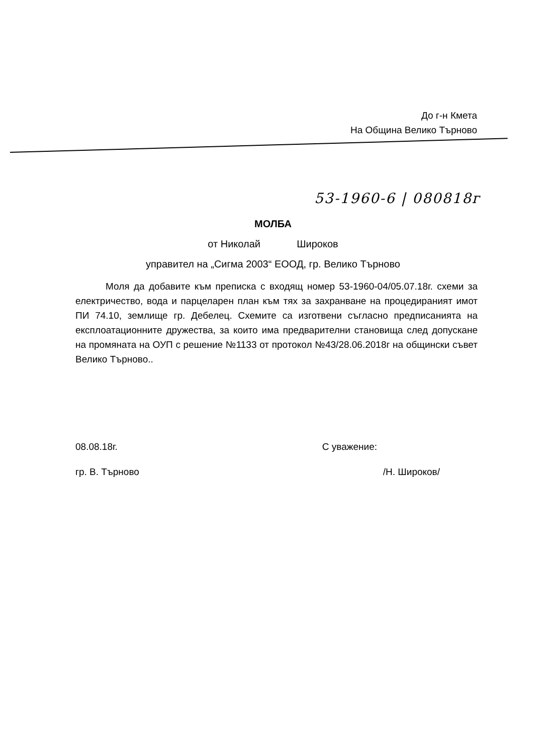До г-н Кмета
На Община Велико Търново
53-1960-6 | 080818г
МОЛБА
от Николай Широков
управител на „Сигма 2003“ ЕООД, гр. Велико Търново
Моля да добавите към преписка с входящ номер 53-1960-04/05.07.18г. схеми за електричество, вода и парцеларен план към тях за захранване на процедираният имот ПИ 74.10, землище гр. Дебелец. Схемите са изготвени съгласно предписанията на експлоатационните дружества, за които има предварителни становища след допускане на промяната на ОУП с решение №1133 от протокол №43/28.06.2018г на общински съвет Велико Търново..
08.08.18г. С уважение:
гр. В. Търново /Н. Широков/